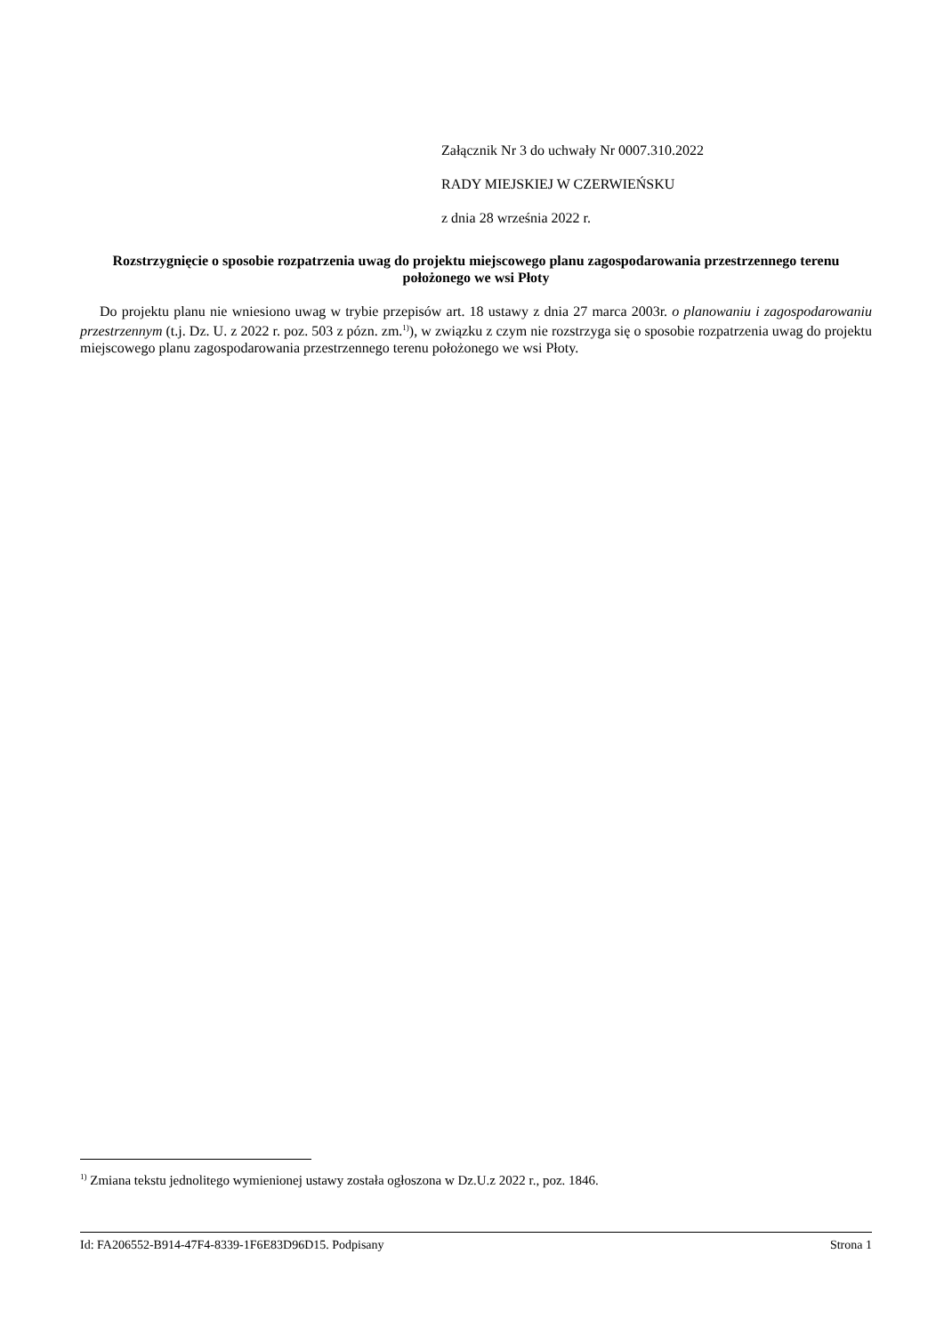Załącznik Nr 3 do uchwały Nr 0007.310.2022
RADY MIEJSKIEJ W CZERWIEŃSKU
z dnia 28 września 2022 r.
Rozstrzygnięcie o sposobie rozpatrzenia uwag do projektu miejscowego planu zagospodarowania przestrzennego terenu położonego we wsi Płoty
Do projektu planu nie wniesiono uwag w trybie przepisów art. 18 ustawy z dnia 27 marca 2003r. o planowaniu i zagospodarowaniu przestrzennym (t.j. Dz. U. z 2022 r. poz. 503 z pózn. zm.<sup>1)</sup>), w związku z czym nie rozstrzyga się o sposobie rozpatrzenia uwag do projektu miejscowego planu zagospodarowania przestrzennego terenu położonego we wsi Płoty.
<sup>1)</sup> Zmiana tekstu jednolitego wymienionej ustawy została ogłoszona w Dz.U.z 2022 r., poz. 1846.
Id: FA206552-B914-47F4-8339-1F6E83D96D15. Podpisany Strona 1